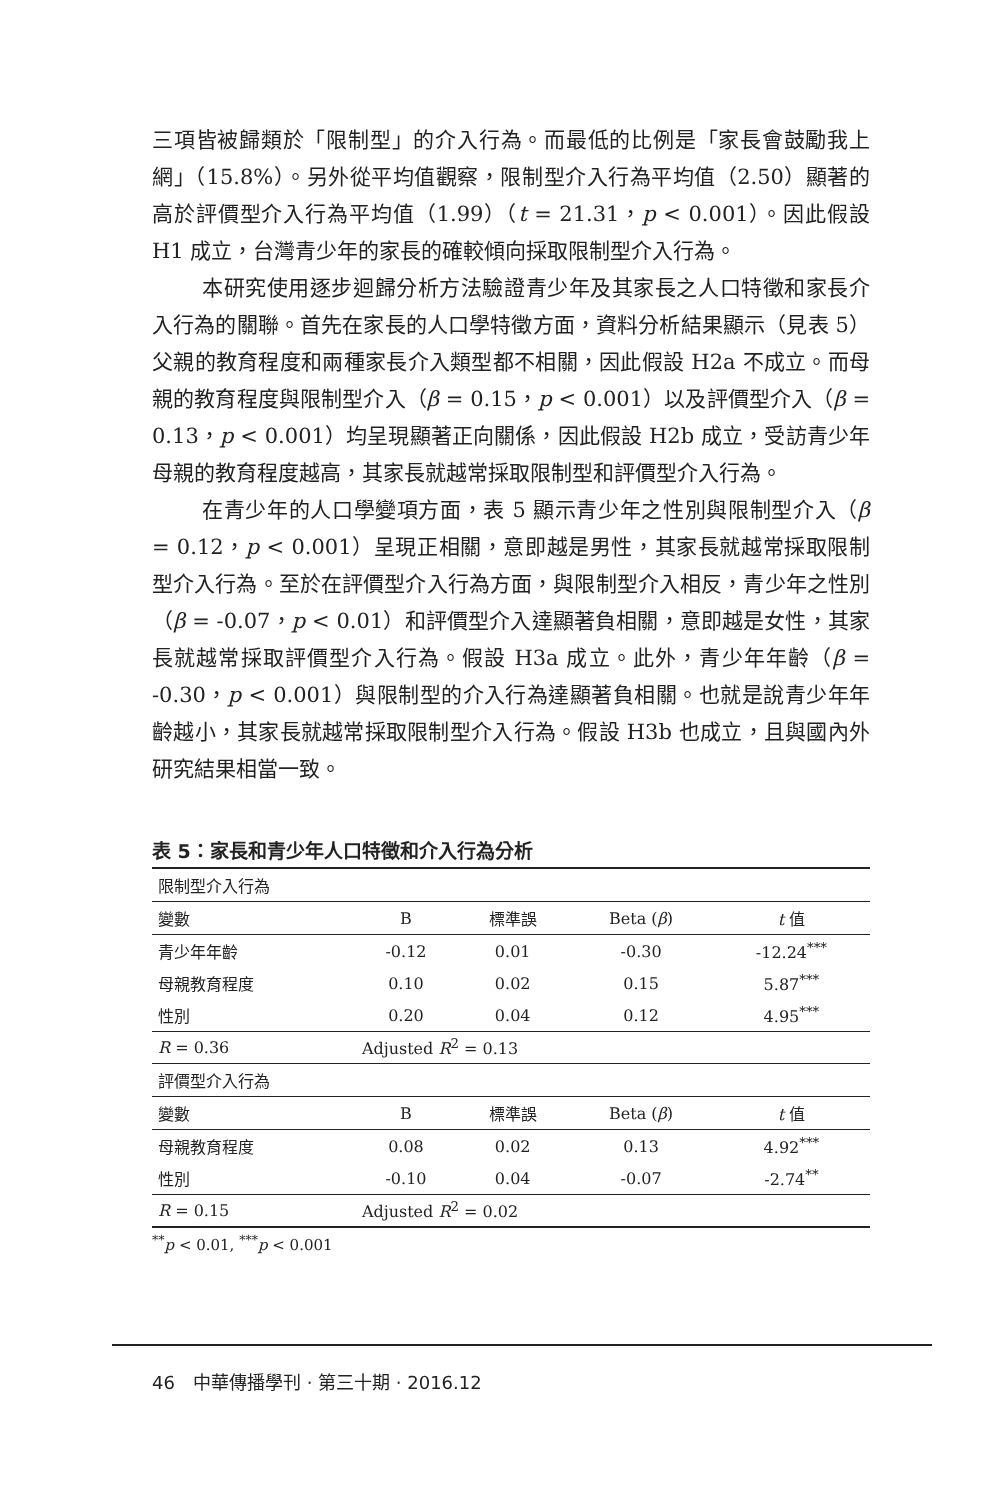三項皆被歸類於「限制型」的介入行為。而最低的比例是「家長會鼓勵我上網」（15.8%）。另外從平均值觀察，限制型介入行為平均值（2.50）顯著的高於評價型介入行為平均值（1.99）（t = 21.31，p < 0.001）。因此假設 H1 成立，台灣青少年的家長的確較傾向採取限制型介入行為。
本研究使用逐步迴歸分析方法驗證青少年及其家長之人口特徵和家長介入行為的關聯。首先在家長的人口學特徵方面，資料分析結果顯示（見表 5）父親的教育程度和兩種家長介入類型都不相關，因此假設 H2a 不成立。而母親的教育程度與限制型介入（β = 0.15，p < 0.001）以及評價型介入（β = 0.13，p < 0.001）均呈現顯著正向關係，因此假設 H2b 成立，受訪青少年母親的教育程度越高，其家長就越常採取限制型和評價型介入行為。
在青少年的人口學變項方面，表 5 顯示青少年之性別與限制型介入（β = 0.12，p < 0.001）呈現正相關，意即越是男性，其家長就越常採取限制型介入行為。至於在評價型介入行為方面，與限制型介入相反，青少年之性別（β = -0.07，p < 0.01）和評價型介入達顯著負相關，意即越是女性，其家長就越常採取評價型介入行為。假設 H3a 成立。此外，青少年年齡（β = -0.30，p < 0.001）與限制型的介入行為達顯著負相關。也就是說青少年年齡越小，其家長就越常採取限制型介入行為。假設 H3b 也成立，且與國內外研究結果相當一致。
表 5：家長和青少年人口特徵和介入行為分析
| 限制型介入行為 | | | | |
| 變數 | B | 標準誤 | Beta ( β ) | t 值 |
| 青少年年齡 | -0.12 | 0.01 | -0.30 | -12.24<sup>***</sup> |
| 母親教育程度 | 0.10 | 0.02 | 0.15 | 5.87<sup>***</sup> |
| 性別 | 0.20 | 0.04 | 0.12 | 4.95<sup>***</sup> |
| R = 0.36 | Adjusted R<sup>2</sup> = 0.13 | | | |
| 評價型介入行為 | | | | |
| 變數 | B | 標準誤 | Beta ( β ) | t 值 |
| 母親教育程度 | 0.08 | 0.02 | 0.13 | 4.92<sup>***</sup> |
| 性別 | -0.10 | 0.04 | -0.07 | -2.74<sup>**</sup> |
| R = 0.15 | Adjusted R<sup>2</sup> = 0.02 | | | |
<sup>**</sup> p < 0.01, <sup>***</sup>p < 0.001
46　中華傳播學刊 · 第三十期 · 2016.12